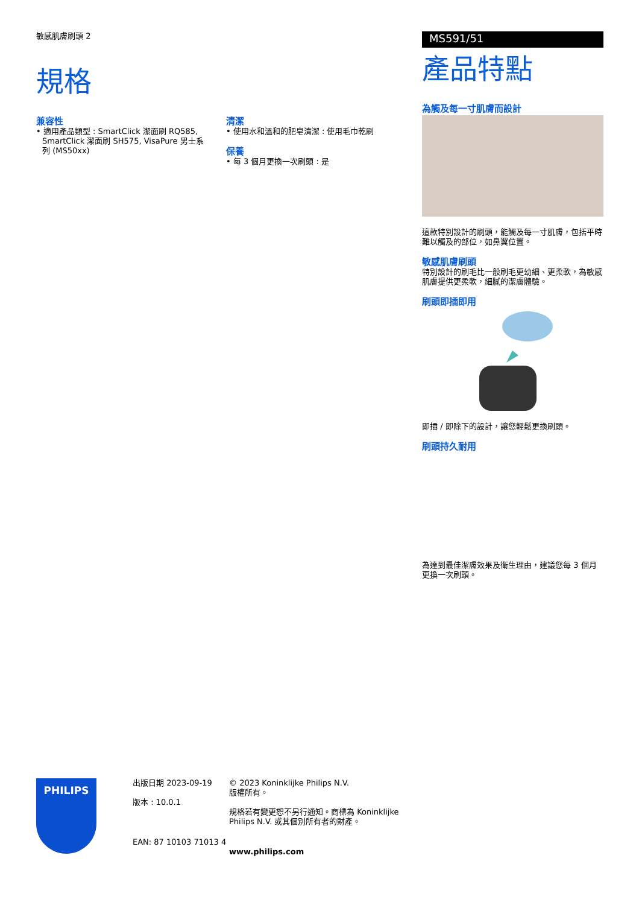敏感肌膚刷頭 2
規格
兼容性
• 適用產品類型 : SmartClick 潔面刷 RQ585, SmartClick 潔面刷 SH575, VisaPure 男士系列 (MS50xx)
清潔
• 使用水和溫和的肥皂清潔 : 使用毛巾乾刷
保養
• 每 3 個月更換一次刷頭 : 是
MS591/51
產品特點
為觸及每一寸肌膚而設計
這款特別設計的刷頭，能觸及每一寸肌膚，包括平時難以觸及的部位，如鼻翼位置。
敏感肌膚刷頭
特別設計的刷毛比一般刷毛更幼細、更柔軟，為敏感肌膚提供更柔軟，細膩的潔膚體驗。
刷頭即插即用
即插 / 即除下的設計，讓您輕鬆更換刷頭。
刷頭持久耐用
為達到最佳潔膚效果及衛生理由，建議您每 3 個月更換一次刷頭。
PHILIPS
出版日期 2023-09-19
版本 : 10.0.1
EAN: 87 10103 71013 4
© 2023 Koninklijke Philips N.V.
版權所有。
規格若有變更恕不另行通知。商標為 Koninklijke Philips N.V. 或其個別所有者的財產。
www.philips.com